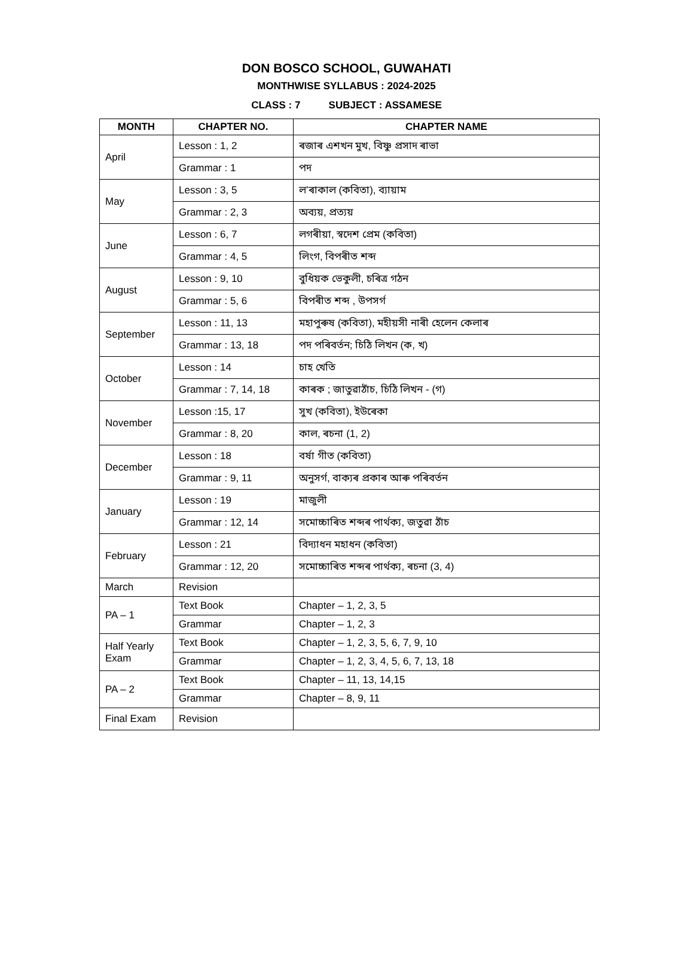DON BOSCO SCHOOL, GUWAHATI
MONTHWISE SYLLABUS : 2024-2025
CLASS : 7 SUBJECT : ASSAMESE
| MONTH | CHAPTER NO. | CHAPTER NAME |
| --- | --- | --- |
| April | Lesson : 1, 2 | ৰজাৰ এশখন মুখ, বিষ্ণু প্ৰসাদ ৰাভা |
| | Grammar : 1 | পদ |
| May | Lesson : 3, 5 | ল’ৰাকাল (কবিতা), ব্যায়াম |
| | Grammar : 2, 3 | অব্যয়, প্ৰত্যয় |
| June | Lesson : 6, 7 | লগৰীয়া, স্বদেশ প্ৰেম (কবিতা) |
| | Grammar : 4, 5 | লিংগ, বিপৰীত শব্দ |
| August | Lesson : 9, 10 | বুধিয়ক ভেকুলী, চৰিত্ৰ গঠন |
| | Grammar : 5, 6 | বিপৰীত শব্দ , উপসৰ্গ |
| September | Lesson : 11, 13 | মহাপুৰুষ (কবিতা), মহীয়সী নাৰী হেলেন কেলাৰ |
| | Grammar : 13, 18 | পদ পৰিবৰ্তন; চিঠি লিখন (ক, খ) |
| October | Lesson : 14 | চাহ খেতি |
| | Grammar : 7, 14, 18 | কাৰক ; জাতুৱাঠাঁচ, চিঠি লিখন - (গ) |
| November | Lesson :15, 17 | সুখ (কবিতা), ইউৰেকা |
| | Grammar : 8, 20 | কাল, ৰচনা (1, 2) |
| December | Lesson : 18 | বৰ্ষা গীত (কবিতা) |
| | Grammar : 9, 11 | অনুসৰ্গ, বাক্যৰ প্ৰকাৰ আৰু পৰিবৰ্তন |
| January | Lesson : 19 | মাজুলী |
| | Grammar : 12, 14 | সমোচ্চাৰিত শব্দৰ পাৰ্থক্য, জতুৱা ঠাঁচ |
| February | Lesson : 21 | বিদ্যাধন মহাধন (কবিতা) |
| | Grammar : 12, 20 | সমোচ্চাৰিত শব্দৰ পাৰ্থক্য, ৰচনা (3, 4) |
| March | Revision | |
| PA – 1 | Text Book | Chapter – 1, 2, 3, 5 |
| | Grammar | Chapter – 1, 2, 3 |
| Half Yearly Exam | Text Book | Chapter – 1, 2, 3, 5, 6, 7, 9, 10 |
| | Grammar | Chapter – 1, 2, 3, 4, 5, 6, 7, 13, 18 |
| PA – 2 | Text Book | Chapter – 11, 13, 14,15 |
| | Grammar | Chapter – 8, 9, 11 |
| Final Exam | Revision | |